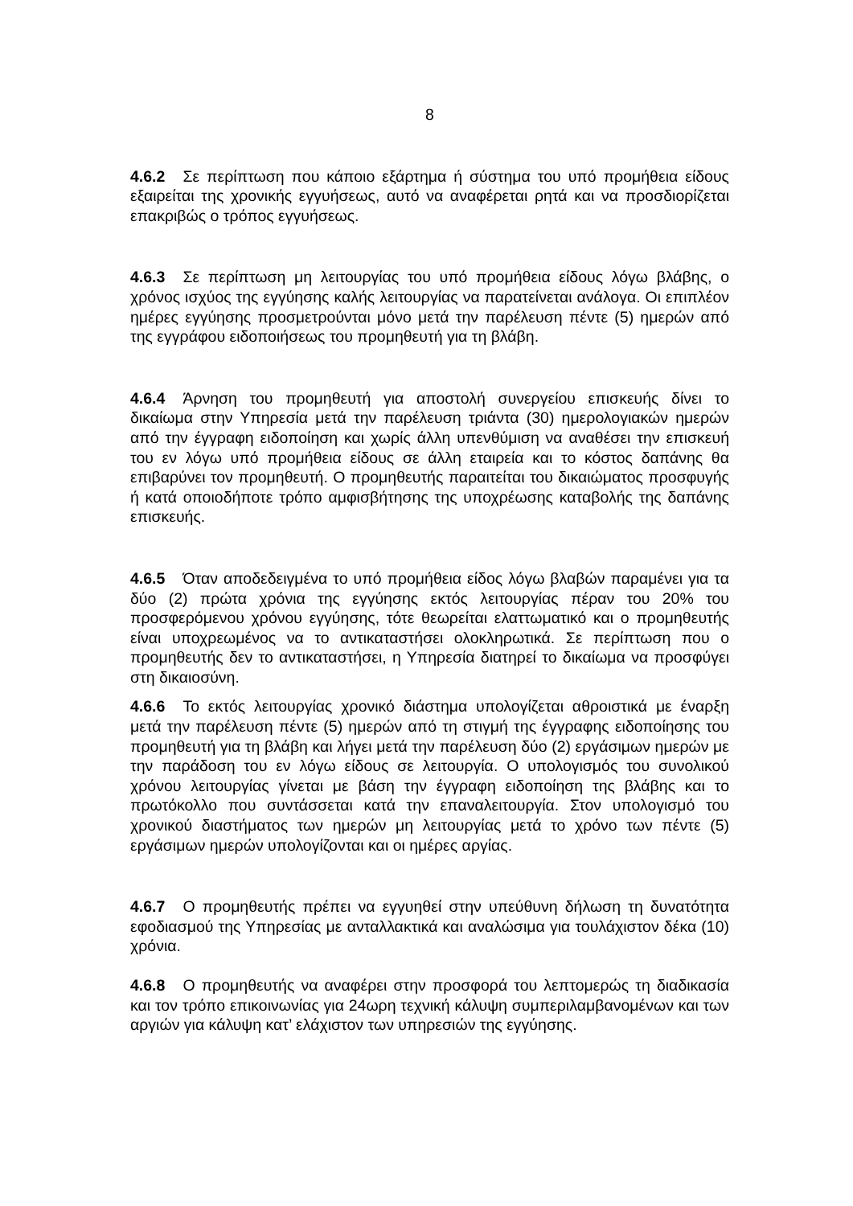8
4.6.2 Σε περίπτωση που κάποιο εξάρτημα ή σύστημα του υπό προμήθεια είδους εξαιρείται της χρονικής εγγυήσεως, αυτό να αναφέρεται ρητά και να προσδιορίζεται επακριβώς ο τρόπος εγγυήσεως.
4.6.3 Σε περίπτωση μη λειτουργίας του υπό προμήθεια είδους λόγω βλάβης, ο χρόνος ισχύος της εγγύησης καλής λειτουργίας να παρατείνεται ανάλογα. Οι επιπλέον ημέρες εγγύησης προσμετρούνται μόνο μετά την παρέλευση πέντε (5) ημερών από της εγγράφου ειδοποιήσεως του προμηθευτή για τη βλάβη.
4.6.4 Άρνηση του προμηθευτή για αποστολή συνεργείου επισκευής δίνει το δικαίωμα στην Υπηρεσία μετά την παρέλευση τριάντα (30) ημερολογιακών ημερών από την έγγραφη ειδοποίηση και χωρίς άλλη υπενθύμιση να αναθέσει την επισκευή του εν λόγω υπό προμήθεια είδους σε άλλη εταιρεία και το κόστος δαπάνης θα επιβαρύνει τον προμηθευτή. Ο προμηθευτής παραιτείται του δικαιώματος προσφυγής ή κατά οποιοδήποτε τρόπο αμφισβήτησης της υποχρέωσης καταβολής της δαπάνης επισκευής.
4.6.5 Όταν αποδεδειγμένα το υπό προμήθεια είδος λόγω βλαβών παραμένει για τα δύο (2) πρώτα χρόνια της εγγύησης εκτός λειτουργίας πέραν του 20% του προσφερόμενου χρόνου εγγύησης, τότε θεωρείται ελαττωματικό και ο προμηθευτής είναι υποχρεωμένος να το αντικαταστήσει ολοκληρωτικά. Σε περίπτωση που ο προμηθευτής δεν το αντικαταστήσει, η Υπηρεσία διατηρεί το δικαίωμα να προσφύγει στη δικαιοσύνη.
4.6.6 Το εκτός λειτουργίας χρονικό διάστημα υπολογίζεται αθροιστικά με έναρξη μετά την παρέλευση πέντε (5) ημερών από τη στιγμή της έγγραφης ειδοποίησης του προμηθευτή για τη βλάβη και λήγει μετά την παρέλευση δύο (2) εργάσιμων ημερών με την παράδοση του εν λόγω είδους σε λειτουργία. Ο υπολογισμός του συνολικού χρόνου λειτουργίας γίνεται με βάση την έγγραφη ειδοποίηση της βλάβης και το πρωτόκολλο που συντάσσεται κατά την επαναλειτουργία. Στον υπολογισμό του χρονικού διαστήματος των ημερών μη λειτουργίας μετά το χρόνο των πέντε (5) εργάσιμων ημερών υπολογίζονται και οι ημέρες αργίας.
4.6.7 Ο προμηθευτής πρέπει να εγγυηθεί στην υπεύθυνη δήλωση τη δυνατότητα εφοδιασμού της Υπηρεσίας με ανταλλακτικά και αναλώσιμα για τουλάχιστον δέκα (10) χρόνια.
4.6.8 Ο προμηθευτής να αναφέρει στην προσφορά του λεπτομερώς τη διαδικασία και τον τρόπο επικοινωνίας για 24ωρη τεχνική κάλυψη συμπεριλαμβανομένων και των αργιών για κάλυψη κατ’ ελάχιστον των υπηρεσιών της εγγύησης.